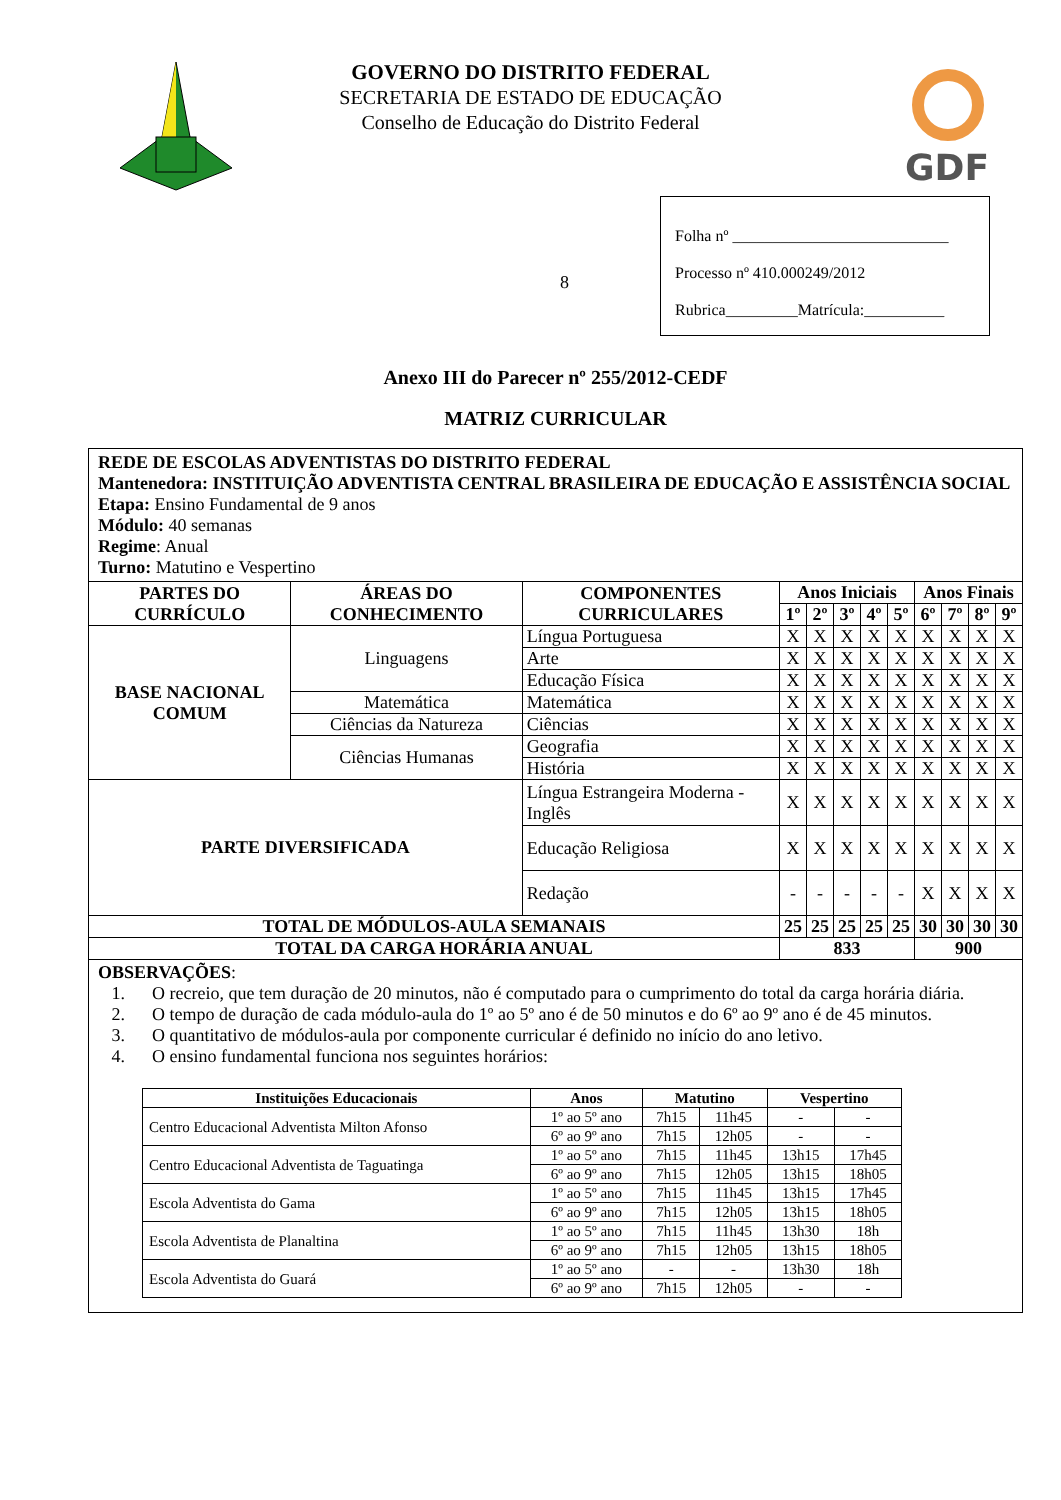GOVERNO DO DISTRITO FEDERAL
SECRETARIA DE ESTADO DE EDUCAÇÃO
Conselho de Educação do Distrito Federal
GDF
8
Folha nº ___________________________
Processo nº 410.000249/2012
Rubrica_________Matrícula:__________
Anexo III do Parecer nº 255/2012-CEDF
MATRIZ CURRICULAR
| REDE DE ESCOLAS ADVENTISTAS DO DISTRITO FEDERAL Mantenedora: INSTITUIÇÃO ADVENTISTA CENTRAL BRASILEIRA DE EDUCAÇÃO E ASSISTÊNCIA SOCIAL Etapa: Ensino Fundamental de 9 anos Módulo: 40 semanas Regime : Anual Turno: Matutino e Vespertino | | | | | | | | | | | |
| PARTES DO CURRÍCULO | ÁREAS DO CONHECIMENTO | COMPONENTES CURRICULARES | Anos Iniciais | | | | | Anos Finais | | | |
| | | | 1º | 2º | 3º | 4º | 5º | 6º | 7º | 8º | 9º |
| BASE NACIONAL COMUM | Linguagens | Língua Portuguesa | X | X | X | X | X | X | X | X | X |
| | | Arte | X | X | X | X | X | X | X | X | X |
| | | Educação Física | X | X | X | X | X | X | X | X | X |
| | Matemática | Matemática | X | X | X | X | X | X | X | X | X |
| | Ciências da Natureza | Ciências | X | X | X | X | X | X | X | X | X |
| | Ciências Humanas | Geografia | X | X | X | X | X | X | X | X | X |
| | | História | X | X | X | X | X | X | X | X | X |
| PARTE DIVERSIFICADA | | Língua Estrangeira Moderna - Inglês | X | X | X | X | X | X | X | X | X |
| | | Educação Religiosa | X | X | X | X | X | X | X | X | X |
| | | Redação | - | - | - | - | - | X | X | X | X |
| TOTAL DE MÓDULOS-AULA SEMANAIS | | | 25 | 25 | 25 | 25 | 25 | 30 | 30 | 30 | 30 |
| TOTAL DA CARGA HORÁRIA ANUAL | | | 833 | | | | | 900 | | | |
| OBSERVAÇÕES : 1. O recreio, que tem duração de 20 minutos, não é computado para o cumprimento do total da carga horária diária. 2. O tempo de duração de cada módulo-aula do 1º ao 5º ano é de 50 minutos e do 6º ao 9º ano é de 45 minutos. 3. O quantitativo de módulos-aula por componente curricular é definido no início do ano letivo. 4. O ensino fundamental funciona nos seguintes horários: / Instituições Educacionais / Anos / Matutino / / Vespertino / / / --- / --- / --- / --- / --- / --- / / Centro Educacional Adventista Milton Afonso / 1º ao 5º ano / 7h15 / 11h45 / - / - / / / 6º ao 9º ano / 7h15 / 12h05 / - / - / / Centro Educacional Adventista de Taguatinga / 1º ao 5º ano / 7h15 / 11h45 / 13h15 / 17h45 / / / 6º ao 9º ano / 7h15 / 12h05 / 13h15 / 18h05 / / Escola Adventista do Gama / 1º ao 5º ano / 7h15 / 11h45 / 13h15 / 17h45 / / / 6º ao 9º ano / 7h15 / 12h05 / 13h15 / 18h05 / / Escola Adventista de Planaltina / 1º ao 5º ano / 7h15 / 11h45 / 13h30 / 18h / / / 6º ao 9º ano / 7h15 / 12h05 / 13h15 / 18h05 / / Escola Adventista do Guará / 1º ao 5º ano / - / - / 13h30 / 18h / / / 6º ao 9º ano / 7h15 / 12h05 / - / - / | | | | | | | | | | | |